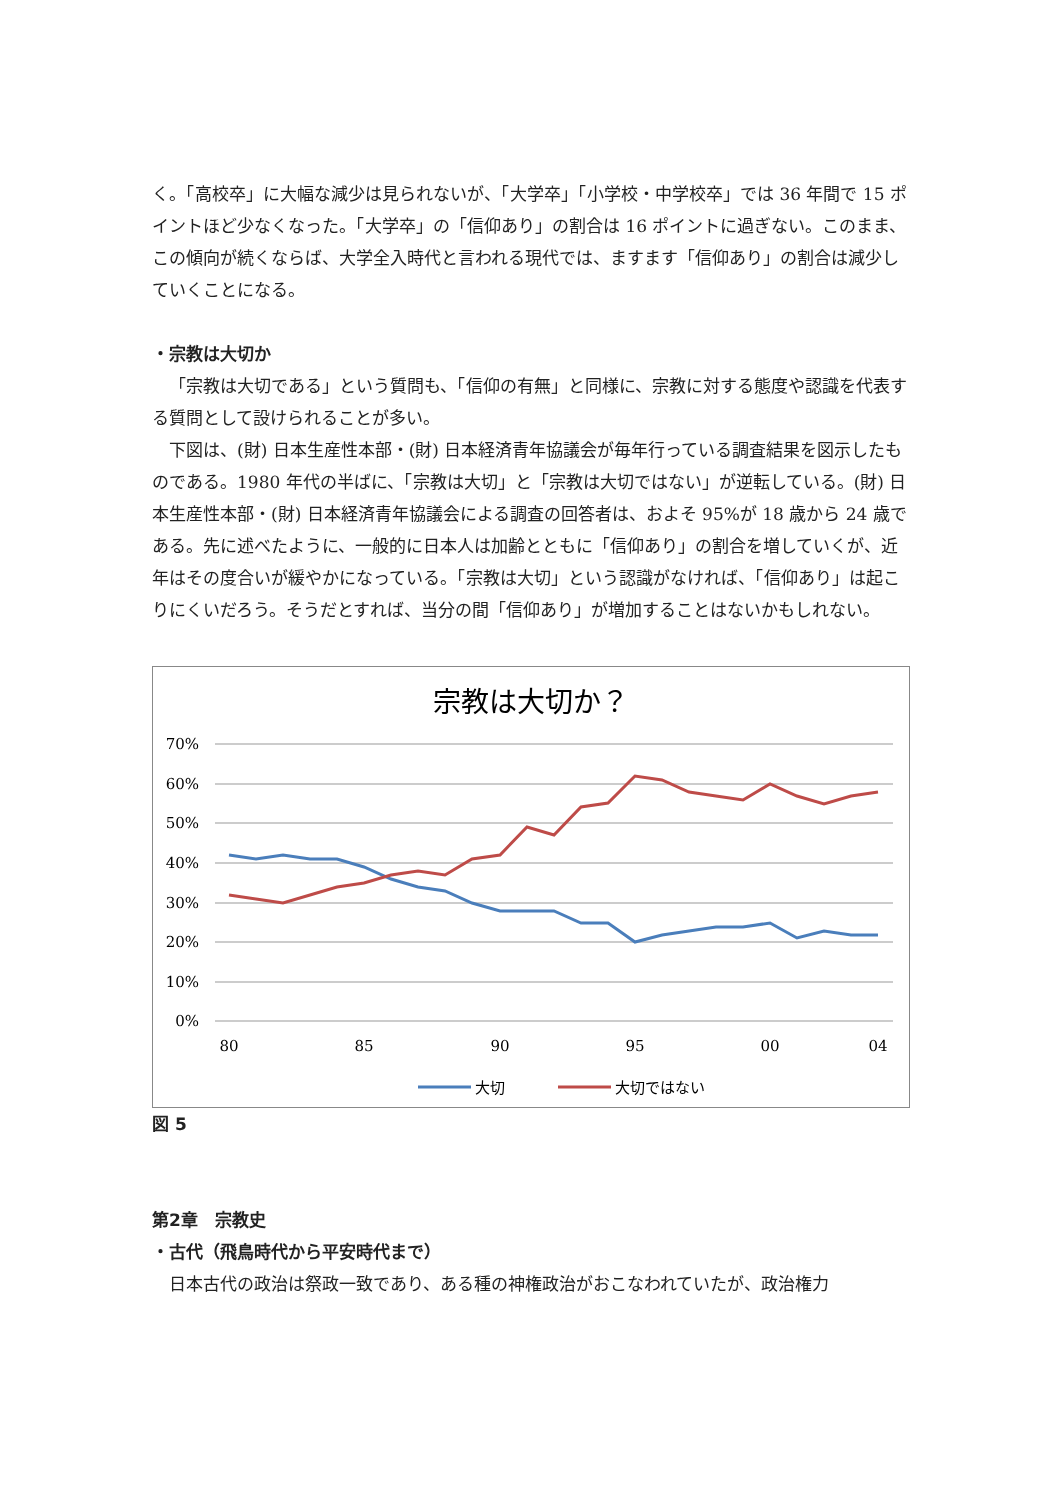く。「高校卒」に大幅な減少は見られないが、「大学卒」「小学校・中学校卒」では 36 年間で 15 ポイントほど少なくなった。「大学卒」の「信仰あり」の割合は 16 ポイントに過ぎない。このまま、この傾向が続くならば、大学全入時代と言われる現代では、ますます「信仰あり」の割合は減少していくことになる。
・宗教は大切か
「宗教は大切である」という質問も、「信仰の有無」と同様に、宗教に対する態度や認識を代表する質問として設けられることが多い。
下図は、(財) 日本生産性本部・(財) 日本経済青年協議会が毎年行っている調査結果を図示したものである。1980 年代の半ばに、「宗教は大切」と「宗教は大切ではない」が逆転している。(財) 日本生産性本部・(財) 日本経済青年協議会による調査の回答者は、およそ 95%が 18 歳から 24 歳である。先に述べたように、一般的に日本人は加齢とともに「信仰あり」の割合を増していくが、近年はその度合いが緩やかになっている。「宗教は大切」という認識がなければ、「信仰あり」は起こりにくいだろう。そうだとすれば、当分の間「信仰あり」が増加することはないかもしれない。
宗教は大切か？
70%
60%
50%
40%
30%
20%
10%
0%
80
85
90
95
00
04
大切
大切ではない
図 5
第2章　宗教史
・古代（飛鳥時代から平安時代まで）
日本古代の政治は祭政一致であり、ある種の神権政治がおこなわれていたが、政治権力